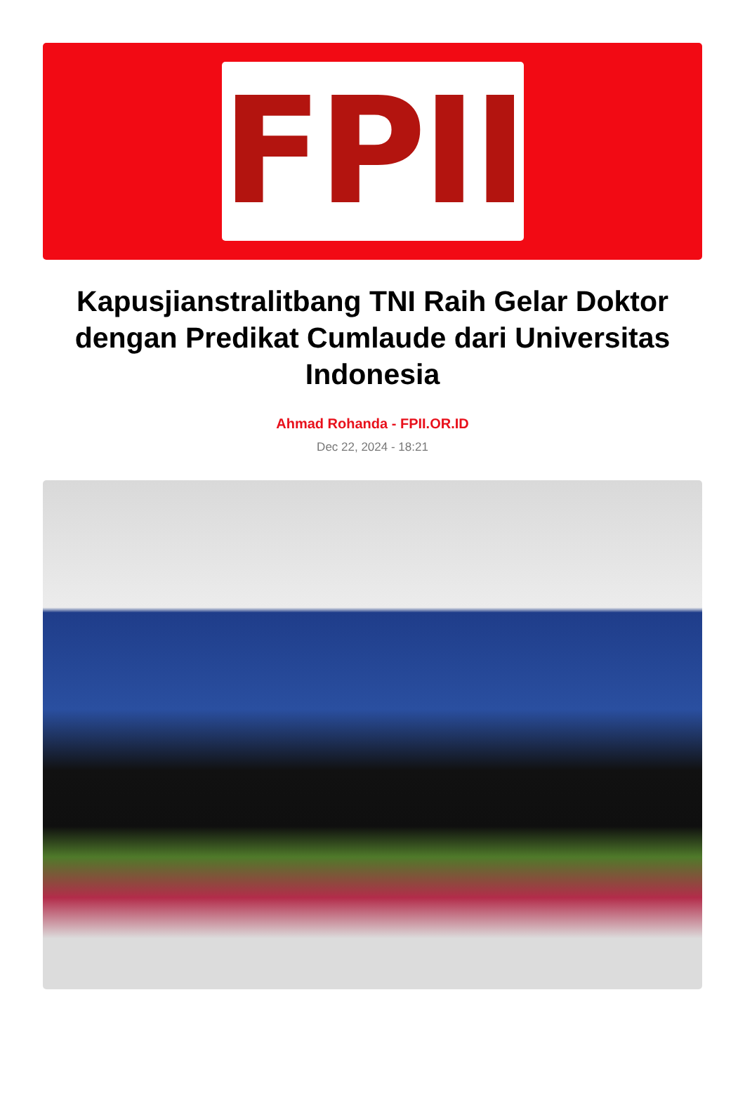FPII
Kapusjianstralitbang TNI Raih Gelar Doktor dengan Predikat Cumlaude dari Universitas Indonesia
Ahmad Rohanda - FPII.OR.ID
Dec 22, 2024 - 18:21